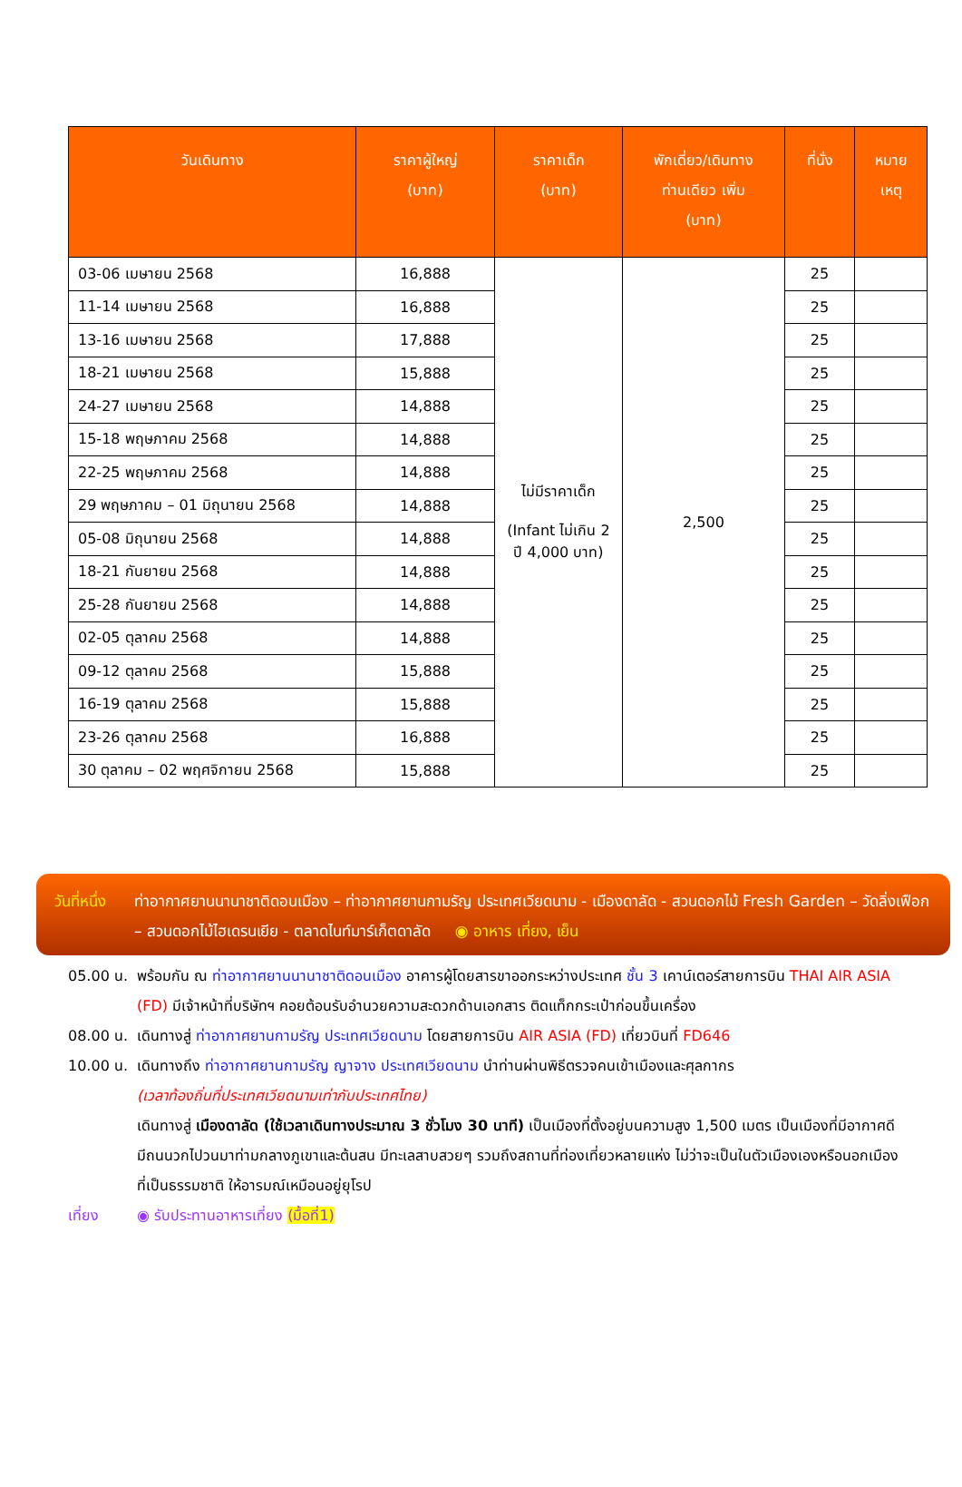| วันเดินทาง | ราคาผู้ใหญ่ (บาท) | ราคาเด็ก (บาท) | พักเดี่ยว/เดินทาง ท่านเดียว เพิ่ม (บาท) | ที่นั่ง | หมาย เหตุ |
| --- | --- | --- | --- | --- | --- |
| 03-06 เมษายน 2568 | 16,888 | ไม่มีราคาเด็ก (Infant ไม่เกิน 2 ปี 4,000 บาท) | 2,500 | 25 | |
| 11-14 เมษายน 2568 | 16,888 | | | 25 | |
| 13-16 เมษายน 2568 | 17,888 | | | 25 | |
| 18-21 เมษายน 2568 | 15,888 | | | 25 | |
| 24-27 เมษายน 2568 | 14,888 | | | 25 | |
| 15-18 พฤษภาคม 2568 | 14,888 | | | 25 | |
| 22-25 พฤษภาคม 2568 | 14,888 | | | 25 | |
| 29 พฤษภาคม – 01 มิถุนายน 2568 | 14,888 | | | 25 | |
| 05-08 มิถุนายน 2568 | 14,888 | | | 25 | |
| 18-21 กันยายน 2568 | 14,888 | | | 25 | |
| 25-28 กันยายน 2568 | 14,888 | | | 25 | |
| 02-05 ตุลาคม 2568 | 14,888 | | | 25 | |
| 09-12 ตุลาคม 2568 | 15,888 | | | 25 | |
| 16-19 ตุลาคม 2568 | 15,888 | | | 25 | |
| 23-26 ตุลาคม 2568 | 16,888 | | | 25 | |
| 30 ตุลาคม – 02 พฤศจิกายน 2568 | 15,888 | | | 25 | |
วันที่หนึ่ง ท่าอากาศยานนานาชาติดอนเมือง – ท่าอากาศยานกามรัญ ประเทศเวียดนาม - เมืองดาลัด - สวนดอกไม้ Fresh Garden – วัดลิ่งเฟือก – สวนดอกไม้ไฮเดรนเยีย - ตลาดไนท์มาร์เก็ตดาลัด ◉ อาหาร เที่ยง, เย็น
05.00 น. พร้อมกัน ณ ท่าอากาศยานนานาชาติดอนเมือง อาคารผู้โดยสารขาออกระหว่างประเทศ ชั้น 3 เคาน์เตอร์สายการบิน THAI AIR ASIA (FD) มีเจ้าหน้าที่บริษัทฯ คอยต้อนรับอำนวยความสะดวกด้านเอกสาร ติดแท็กกระเป๋าก่อนขึ้นเครื่อง
08.00 น. เดินทางสู่ ท่าอากาศยานกามรัญ ประเทศเวียดนาม โดยสายการบิน AIR ASIA (FD) เที่ยวบินที่ FD646
10.00 น. เดินทางถึง ท่าอากาศยานกามรัญ ญาจาง ประเทศเวียดนาม นำท่านผ่านพิธีตรวจคนเข้าเมืองและศุลกากร
(เวลาท้องถิ่นที่ประเทศเวียดนามเท่ากับประเทศไทย)
เดินทางสู่ เมืองดาลัด (ใช้เวลาเดินทางประมาณ 3 ชั่วโมง 30 นาที) เป็นเมืองที่ตั้งอยู่บนความสูง 1,500 เมตร เป็นเมืองที่มีอากาศดี มีถนนวกไปวนมาท่ามกลางภูเขาและต้นสน มีทะเลสาบสวยๆ รวมถึงสถานที่ท่องเที่ยวหลายแห่ง ไม่ว่าจะเป็นในตัวเมืองเองหรือนอกเมืองที่เป็นธรรมชาติ ให้อารมณ์เหมือนอยู่ยุโรป
เที่ยง ◉ รับประทานอาหารเที่ยง (มื้อที่1)